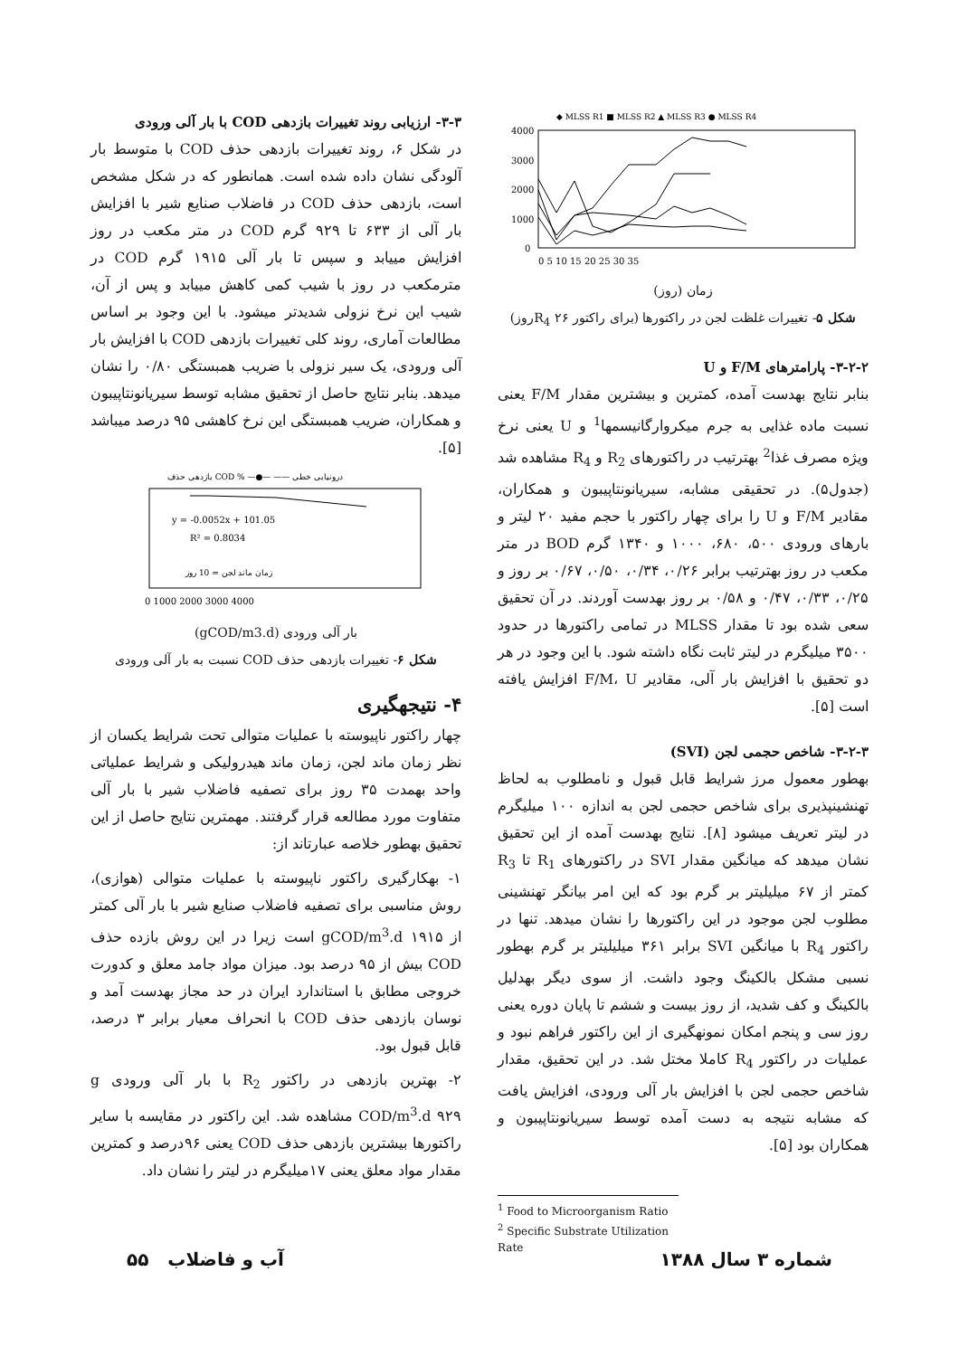◆ MLSS R1 ■ MLSS R2 ▲ MLSS R3 ● MLSS R4
4000
3000
2000
1000
0
0 5 10 15 20 25 30 35
زمان (روز)
شکل ۵- تغییرات غلظت لجن در راکتورها (برای راکتور R<sub>4</sub> ۲۶روز)
۳-۲-۲- پارامترهای F/M و U
بنابر نتایج بهدست آمده، کمترین و بیشترین مقدار F/M یعنی نسبت ماده غذایی به جرم میکروارگانیسمها<sup>1</sup> و U یعنی نرخ ویژه مصرف غذا<sup>2</sup> بهترتیب در راکتورهای R<sub>2</sub> و R<sub>4</sub> مشاهده شد (جدول۵). در تحقیقی مشابه، سیریانونتاپیبون و همکاران، مقادیر F/M و U را برای چهار راکتور با حجم مفید ۲۰ لیتر و بارهای ورودی ۵۰۰، ۶۸۰، ۱۰۰۰ و ۱۳۴۰ گرم BOD در متر مکعب در روز بهترتیب برابر ۰/۲۶، ۰/۳۴، ۰/۵۰، ۰/۶۷ بر روز و ۰/۲۵، ۰/۳۳، ۰/۴۷ و ۰/۵۸ بر روز بهدست آوردند. در آن تحقیق سعی شده بود تا مقدار MLSS در تمامی راکتورها در حدود ۳۵۰۰ میلیگرم در لیتر ثابت نگاه داشته شود. با این وجود در هر دو تحقیق با افزایش بار آلی، مقادیر F/M، U افزایش یافته است [۵].
۳-۲-۳- شاخص حجمی لجن (SVI)
بهطور معمول مرز شرایط قابل قبول و نامطلوب به لحاظ تهنشینپذیری برای شاخص حجمی لجن به اندازه ۱۰۰ میلیگرم در لیتر تعریف میشود [۸]. نتایج بهدست آمده از این تحقیق نشان میدهد که میانگین مقدار SVI در راکتورهای R<sub>1</sub> تا R<sub>3</sub> کمتر از ۶۷ میلیلیتر بر گرم بود که این امر بیانگر تهنشینی مطلوب لجن موجود در این راکتورها را نشان میدهد. تنها در راکتور R<sub>4</sub> با میانگین SVI برابر ۳۶۱ میلیلیتر بر گرم بهطور نسبی مشکل بالکینگ وجود داشت. از سوی دیگر بهدلیل بالکینگ و کف شدید، از روز بیست و ششم تا پایان دوره یعنی روز سی و پنجم امکان نمونهگیری از این راکتور فراهم نبود و عملیات در راکتور R<sub>4</sub> کاملا مختل شد. در این تحقیق، مقدار شاخص حجمی لجن با افزایش بار آلی ورودی، افزایش یافت که مشابه نتیجه به دست آمده توسط سیریانونتاپیبون و همکاران بود [۵].
<sup>1</sup> Food to Microorganism Ratio
<sup>2</sup> Specific Substrate Utilization Rate
۳-۳- ارزیابی روند تغییرات بازدهی COD با بار آلی ورودی
در شکل ۶، روند تغییرات بازدهی حذف COD با متوسط بار آلودگی نشان داده شده است. همانطور که در شکل مشخص است، بازدهی حذف COD در فاضلاب صنایع شیر با افزایش بار آلی از ۶۳۳ تا ۹۲۹ گرم COD در متر مکعب در روز افزایش مییابد و سپس تا بار آلی ۱۹۱۵ گرم COD در مترمکعب در روز با شیب کمی کاهش مییابد و پس از آن، شیب این نرخ نزولی شدیدتر میشود. با این وجود بر اساس مطالعات آماری، روند کلی تغییرات بازدهی COD با افزایش بار آلی ورودی، یک سیر نزولی با ضریب همبستگی ۰/۸۰ را نشان میدهد. بنابر نتایج حاصل از تحقیق مشابه توسط سیریانونتاپیبون و همکاران، ضریب همبستگی این نرخ کاهشی ۹۵ درصد میباشد [۵].
بازدهی حذف COD % —●— —— درونیابی خطی
y = -0.0052x + 101.05
R² = 0.8034
زمان ماند لجن = 10 روز
0 1000 2000 3000 4000
بار آلی ورودی (gCOD/m3.d)
شکل ۶- تغییرات بازدهی حذف COD نسبت به بار آلی ورودی
۴- نتیجهگیری
چهار راکتور ناپیوسته با عملیات متوالی تحت شرایط یکسان از نظر زمان ماند لجن، زمان ماند هیدرولیکی و شرایط عملیاتی واحد بهمدت ۳۵ روز برای تصفیه فاضلاب شیر با بار آلی متفاوت مورد مطالعه قرار گرفتند. مهمترین نتایج حاصل از این تحقیق بهطور خلاصه عبارتاند از:
۱- بهکارگیری راکتور ناپیوسته با عملیات متوالی (هوازی)، روش مناسبی برای تصفیه فاضلاب صنایع شیر با بار آلی کمتر از ۱۹۱۵ gCOD/m<sup>3</sup>.d است زیرا در این روش بازده حذف COD بیش از ۹۵ درصد بود. میزان مواد جامد معلق و کدورت خروجی مطابق با استاندارد ایران در حد مجاز بهدست آمد و نوسان بازدهی حذف COD با انحراف معیار برابر ۳ درصد، قابل قبول بود.
۲- بهترین بازدهی در راکتور R<sub>2</sub> با بار آلی ورودی g COD/m<sup>3</sup>.d ۹۲۹ مشاهده شد. این راکتور در مقایسه با سایر راکتورها بیشترین بازدهی حذف COD یعنی ۹۶درصد و کمترین مقدار مواد معلق یعنی ۱۷میلیگرم در لیتر را نشان داد.
شماره ۳ سال ۱۳۸۸ آب و فاضلاب ۵۵